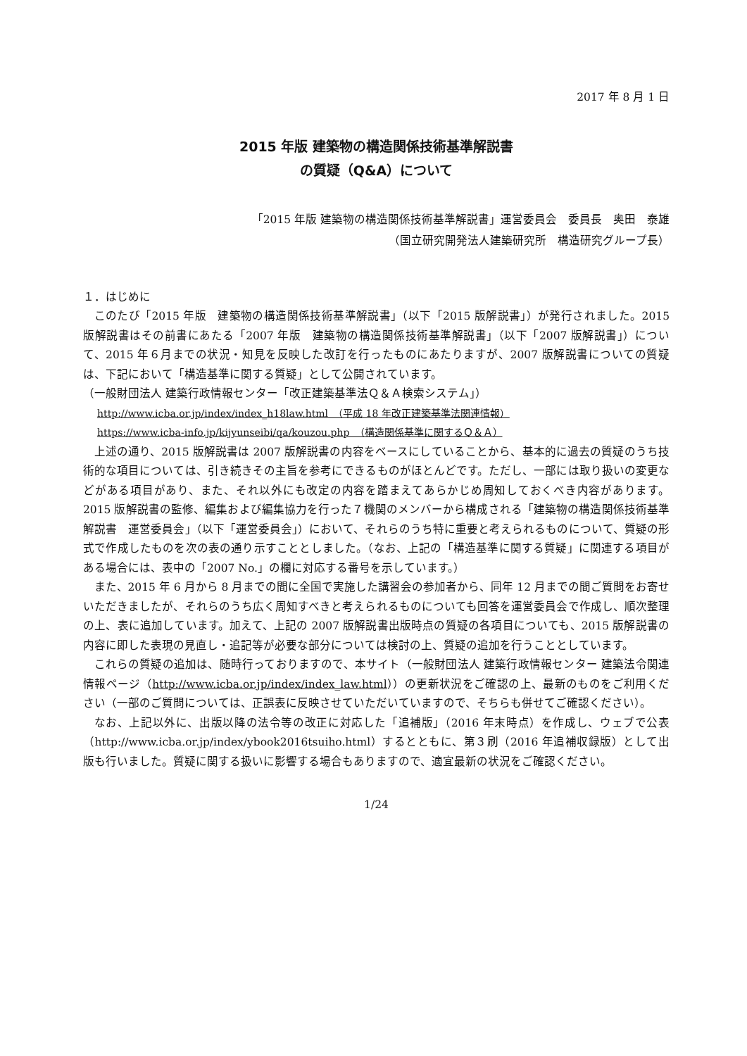2017 年 8 月 1 日
2015 年版 建築物の構造関係技術基準解説書
の質疑（Q&A）について
「2015 年版 建築物の構造関係技術基準解説書」運営委員会　委員長　奥田　泰雄
（国立研究開発法人建築研究所　構造研究グループ長）
１．はじめに
このたび「2015 年版　建築物の構造関係技術基準解説書」（以下「2015 版解説書」）が発行されました。2015 版解説書はその前書にあたる「2007 年版　建築物の構造関係技術基準解説書」（以下「2007 版解説書」）について、2015 年６月までの状況・知見を反映した改訂を行ったものにあたりますが、2007 版解説書についての質疑は、下記において「構造基準に関する質疑」として公開されています。
（一般財団法人 建築行政情報センター「改正建築基準法Ｑ＆Ａ検索システム」）
http://www.icba.or.jp/index/index_h18law.html　（平成 18 年改正建築基準法関連情報）
https://www.icba-info.jp/kijyunseibi/qa/kouzou.php　（構造関係基準に関するＱ＆Ａ）
上述の通り、2015 版解説書は 2007 版解説書の内容をベースにしていることから、基本的に過去の質疑のうち技術的な項目については、引き続きその主旨を参考にできるものがほとんどです。ただし、一部には取り扱いの変更などがある項目があり、また、それ以外にも改定の内容を踏まえてあらかじめ周知しておくべき内容があります。2015 版解説書の監修、編集および編集協力を行った７機関のメンバーから構成される「建築物の構造関係技術基準解説書　運営委員会」（以下「運営委員会」）において、それらのうち特に重要と考えられるものについて、質疑の形式で作成したものを次の表の通り示すこととしました。（なお、上記の「構造基準に関する質疑」に関連する項目がある場合には、表中の「2007 No.」の欄に対応する番号を示しています。）
また、2015 年 6 月から 8 月までの間に全国で実施した講習会の参加者から、同年 12 月までの間ご質問をお寄せいただきましたが、それらのうち広く周知すべきと考えられるものについても回答を運営委員会で作成し、順次整理の上、表に追加しています。加えて、上記の 2007 版解説書出版時点の質疑の各項目についても、2015 版解説書の内容に即した表現の見直し・追記等が必要な部分については検討の上、質疑の追加を行うこととしています。
これらの質疑の追加は、随時行っておりますので、本サイト（一般財団法人 建築行政情報センター 建築法令関連情報ページ（http://www.icba.or.jp/index/index_law.html））の更新状況をご確認の上、最新のものをご利用ください（一部のご質問については、正誤表に反映させていただいていますので、そちらも併せてご確認ください）。
なお、上記以外に、出版以降の法令等の改正に対応した「追補版」（2016 年末時点）を作成し、ウェブで公表（http://www.icba.or.jp/index/ybook2016tsuiho.html）するとともに、第３刷（2016 年追補収録版）として出版も行いました。質疑に関する扱いに影響する場合もありますので、適宜最新の状況をご確認ください。
1/24